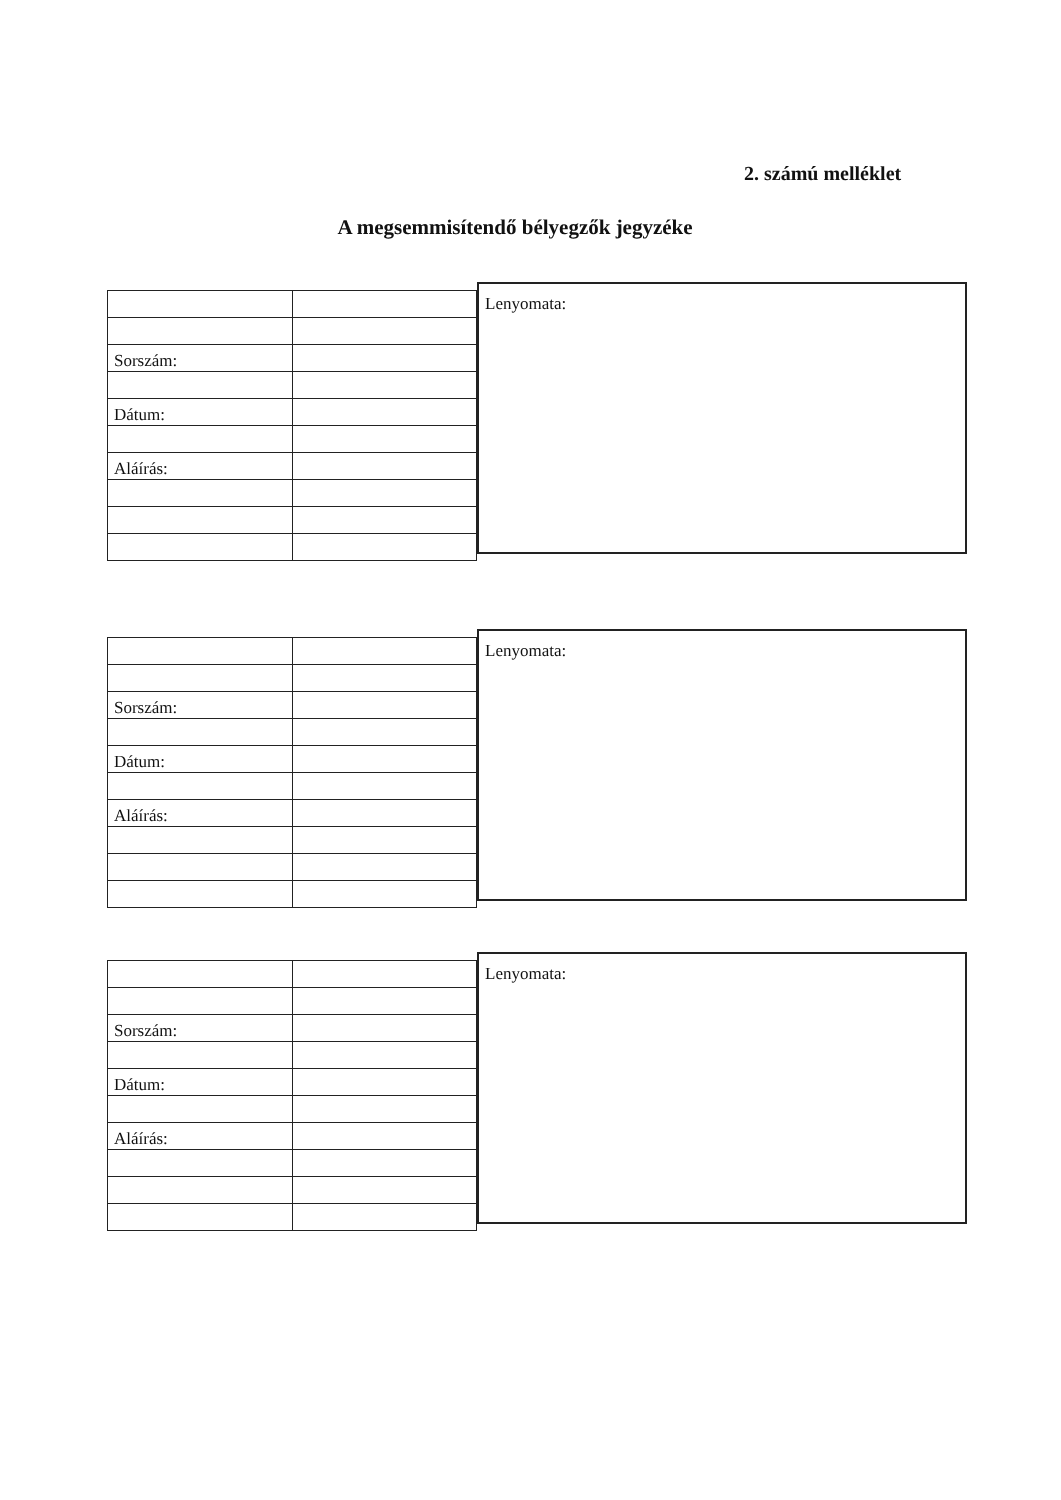2. számú melléklet
A megsemmisítendő bélyegzők jegyzéke
| Sorszám: | |
| Dátum: | |
| Aláírás: | |
Lenyomata:
| Sorszám: | |
| Dátum: | |
| Aláírás: | |
Lenyomata:
| Sorszám: | |
| Dátum: | |
| Aláírás: | |
Lenyomata: